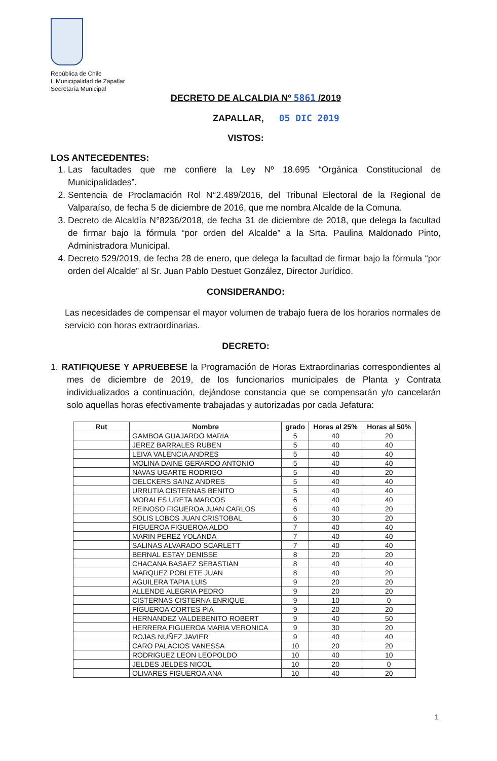República de Chile
I. Municipalidad de Zapallar
Secretaría Municipal
DECRETO DE ALCALDIA Nº 5861 /2019
ZAPALLAR, 05 DIC 2019
VISTOS:
LOS ANTECEDENTES:
1. Las facultades que me confiere la Ley Nº 18.695 “Orgánica Constitucional de Municipalidades”.
2. Sentencia de Proclamación Rol N°2.489/2016, del Tribunal Electoral de la Regional de Valparaíso, de fecha 5 de diciembre de 2016, que me nombra Alcalde de la Comuna.
3. Decreto de Alcaldía N°8236/2018, de fecha 31 de diciembre de 2018, que delega la facultad de firmar bajo la fórmula “por orden del Alcalde” a la Srta. Paulina Maldonado Pinto, Administradora Municipal.
4. Decreto 529/2019, de fecha 28 de enero, que delega la facultad de firmar bajo la fórmula “por orden del Alcalde” al Sr. Juan Pablo Destuet González, Director Jurídico.
CONSIDERANDO:
Las necesidades de compensar el mayor volumen de trabajo fuera de los horarios normales de servicio con horas extraordinarias.
DECRETO:
1. RATIFIQUESE Y APRUEBESE la Programación de Horas Extraordinarias correspondientes al mes de diciembre de 2019, de los funcionarios municipales de Planta y Contrata individualizados a continuación, dejándose constancia que se compensarán y/o cancelarán solo aquellas horas efectivamente trabajadas y autorizadas por cada Jefatura:
| Rut | Nombre | grado | Horas al 25% | Horas al 50% |
| --- | --- | --- | --- | --- |
| | GAMBOA GUAJARDO MARIA | 5 | 40 | 20 |
| | JEREZ BARRALES RUBEN | 5 | 40 | 40 |
| | LEIVA VALENCIA ANDRES | 5 | 40 | 40 |
| | MOLINA DAINE GERARDO ANTONIO | 5 | 40 | 40 |
| | NAVAS UGARTE RODRIGO | 5 | 40 | 20 |
| | OELCKERS SAINZ ANDRES | 5 | 40 | 40 |
| | URRUTIA CISTERNAS BENITO | 5 | 40 | 40 |
| | MORALES URETA MARCOS | 6 | 40 | 40 |
| | REINOSO FIGUEROA JUAN CARLOS | 6 | 40 | 20 |
| | SOLIS LOBOS JUAN CRISTOBAL | 6 | 30 | 20 |
| | FIGUEROA FIGUEROA ALDO | 7 | 40 | 40 |
| | MARIN PEREZ YOLANDA | 7 | 40 | 40 |
| | SALINAS ALVARADO SCARLETT | 7 | 40 | 40 |
| | BERNAL ESTAY DENISSE | 8 | 20 | 20 |
| | CHACANA BASAEZ SEBASTIAN | 8 | 40 | 40 |
| | MARQUEZ POBLETE JUAN | 8 | 40 | 20 |
| | AGUILERA TAPIA LUIS | 9 | 20 | 20 |
| | ALLENDE ALEGRIA PEDRO | 9 | 20 | 20 |
| | CISTERNAS CISTERNA ENRIQUE | 9 | 10 | 0 |
| | FIGUEROA CORTES PIA | 9 | 20 | 20 |
| | HERNANDEZ VALDEBENITO ROBERT | 9 | 40 | 50 |
| | HERRERA FIGUEROA MARIA VERONICA | 9 | 30 | 20 |
| | ROJAS NUÑEZ JAVIER | 9 | 40 | 40 |
| | CARO PALACIOS VANESSA | 10 | 20 | 20 |
| | RODRIGUEZ LEON LEOPOLDO | 10 | 40 | 10 |
| | JELDES JELDES NICOL | 10 | 20 | 0 |
| | OLIVARES FIGUEROA ANA | 10 | 40 | 20 |
1